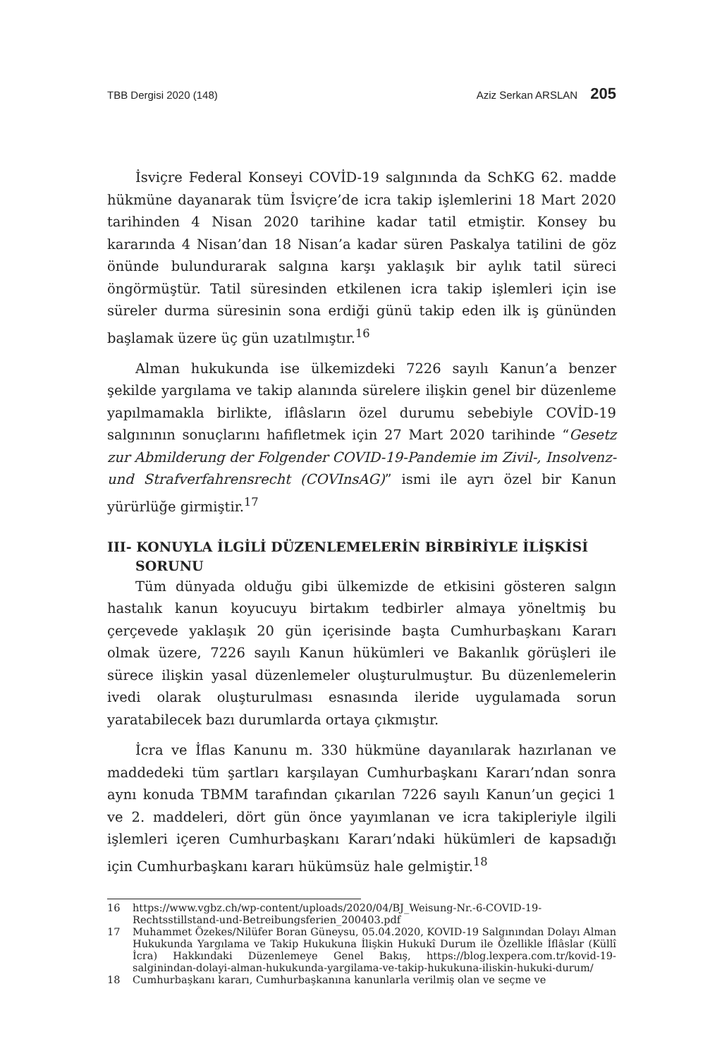TBB Dergisi 2020 (148) Aziz Serkan ARSLAN 205
İsviçre Federal Konseyi COVİD-19 salgınında da SchKG 62. madde hükmüne dayanarak tüm İsviçre’de icra takip işlemlerini 18 Mart 2020 tarihinden 4 Nisan 2020 tarihine kadar tatil etmiştir. Konsey bu kararında 4 Nisan’dan 18 Nisan’a kadar süren Paskalya tatilini de göz önünde bulundurarak salgına karşı yaklaşık bir aylık tatil süreci öngörmüştür. Tatil süresinden etkilenen icra takip işlemleri için ise süreler durma süresinin sona erdiği günü takip eden ilk iş gününden başlamak üzere üç gün uzatılmıştır.<sup>16</sup>
Alman hukukunda ise ülkemizdeki 7226 sayılı Kanun’a benzer şekilde yargılama ve takip alanında sürelere ilişkin genel bir düzenleme yapılmamakla birlikte, iflâsların özel durumu sebebiyle COVİD-19 salgınının sonuçlarını hafifletmek için 27 Mart 2020 tarihinde “Gesetz zur Abmilderung der Folgender COVID-19-Pandemie im Zivil-, Insolvenz- und Strafverfahrensrecht (COVInsAG)” ismi ile ayrı özel bir Kanun yürürlüğe girmiştir.<sup>17</sup>
III- KONUYLA İLGİLİ DÜZENLEMELERİN BİRBİRİYLE İLİŞKİSİ SORUNU
Tüm dünyada olduğu gibi ülkemizde de etkisini gösteren salgın hastalık kanun koyucuyu birtakım tedbirler almaya yöneltmiş bu çerçevede yaklaşık 20 gün içerisinde başta Cumhurbaşkanı Kararı olmak üzere, 7226 sayılı Kanun hükümleri ve Bakanlık görüşleri ile sürece ilişkin yasal düzenlemeler oluşturulmuştur. Bu düzenlemelerin ivedi olarak oluşturulması esnasında ileride uygulamada sorun yaratabilecek bazı durumlarda ortaya çıkmıştır.
İcra ve İflas Kanunu m. 330 hükmüne dayanılarak hazırlanan ve maddedeki tüm şartları karşılayan Cumhurbaşkanı Kararı’ndan sonra aynı konuda TBMM tarafından çıkarılan 7226 sayılı Kanun’un geçici 1 ve 2. maddeleri, dört gün önce yayımlanan ve icra takipleriyle ilgili işlemleri içeren Cumhurbaşkanı Kararı’ndaki hükümleri de kapsadığı için Cumhurbaşkanı kararı hükümsüz hale gelmiştir.<sup>18</sup>
16 https://www.vgbz.ch/wp-content/uploads/2020/04/BJ_Weisung-Nr.-6-COVID-19-Rechtsstillstand-und-Betreibungsferien_200403.pdf
17 Muhammet Özekes/Nilüfer Boran Güneysu, 05.04.2020, KOVID-19 Salgınından Dolayı Alman Hukukunda Yargılama ve Takip Hukukuna İlişkin Hukukî Durum ile Özellikle İflâslar (Küllî İcra) Hakkındaki Düzenlemeye Genel Bakış, https://blog.lexpera.com.tr/kovid-19-salginindan-dolayi-alman-hukukunda-yargilama-ve-takip-hukukuna-iliskin-hukuki-durum/
18 Cumhurbaşkanı kararı, Cumhurbaşkanına kanunlarla verilmiş olan ve seçme ve